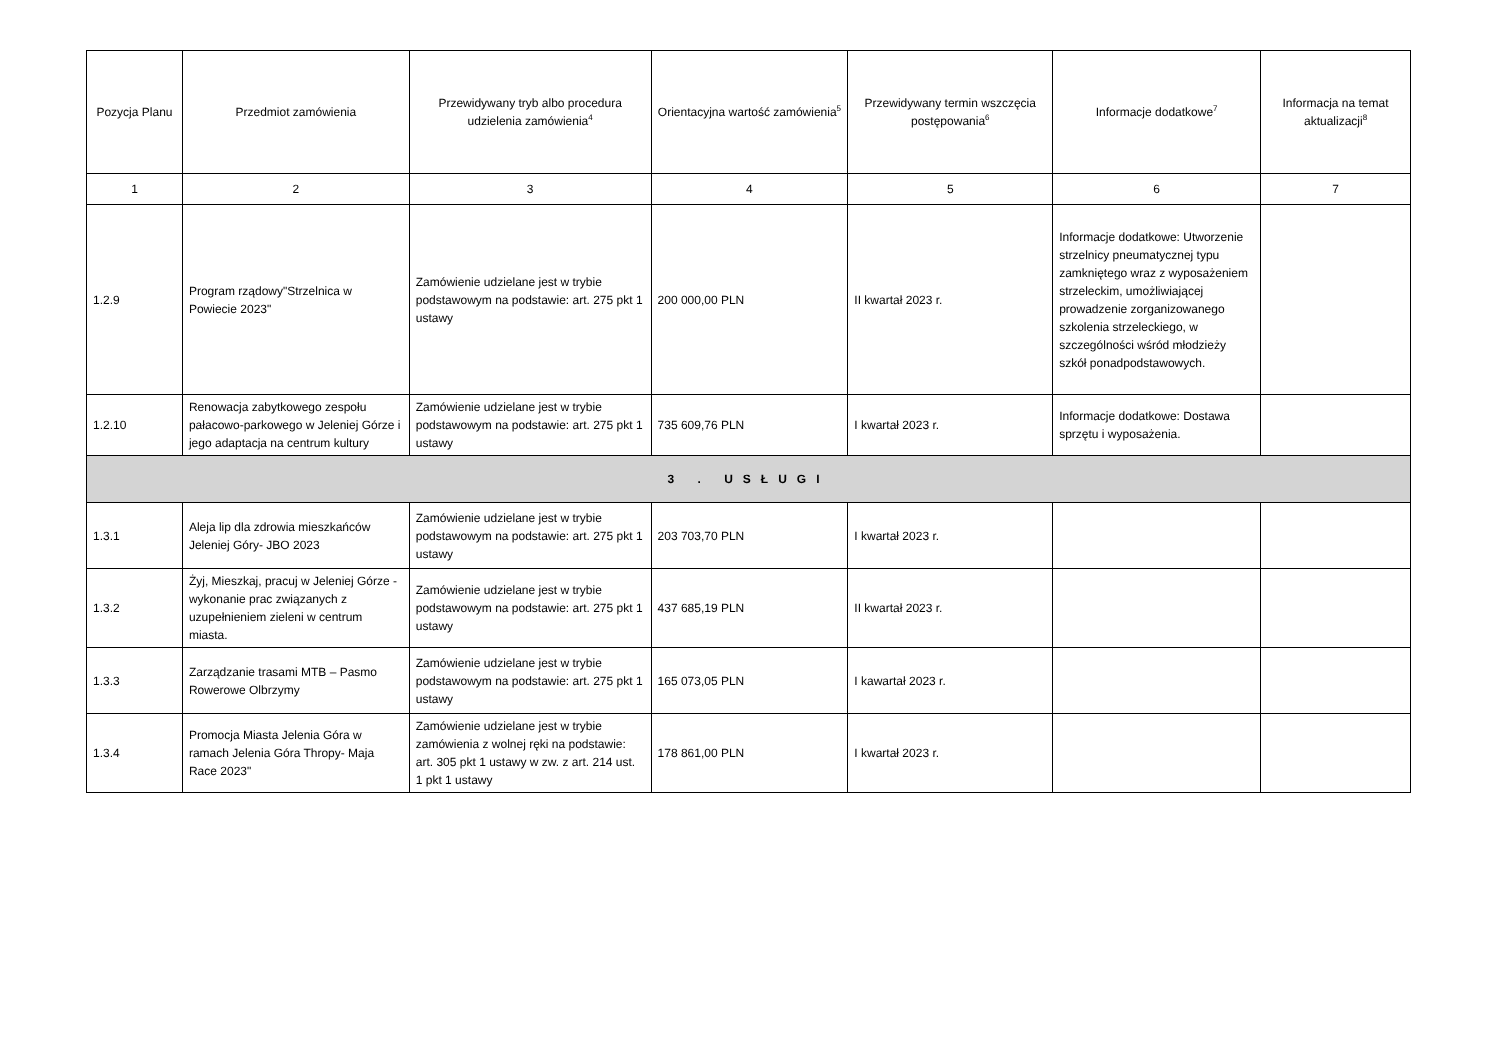| Pozycja Planu | Przedmiot zamówienia | Przewidywany tryb albo procedura udzielenia zamówienia<sup>4</sup> | Orientacyjna wartość zamówienia<sup>5</sup> | Przewidywany termin wszczęcia postępowania<sup>6</sup> | Informacje dodatkowe<sup>7</sup> | Informacja na temat aktualizacji<sup>8</sup> |
| --- | --- | --- | --- | --- | --- | --- |
| 1 | 2 | 3 | 4 | 5 | 6 | 7 |
| 1.2.9 | Program rządowy"Strzelnica w Powiecie 2023" | Zamówienie udzielane jest w trybie podstawowym na podstawie: art. 275 pkt 1 ustawy | 200 000,00 PLN | II kwartał 2023 r. | Informacje dodatkowe: Utworzenie strzelnicy pneumatycznej typu zamkniętego wraz z wyposażeniem strzeleckim, umożliwiającej prowadzenie zorganizowanego szkolenia strzeleckiego, w szczególności wśród młodzieży szkół ponadpodstawowych. | |
| 1.2.10 | Renowacja zabytkowego zespołu pałacowo-parkowego w Jeleniej Górze i jego adaptacja na centrum kultury | Zamówienie udzielane jest w trybie podstawowym na podstawie: art. 275 pkt 1 ustawy | 735 609,76 PLN | I kwartał 2023 r. | Informacje dodatkowe: Dostawa sprzętu i wyposażenia. | |
| 3 . USŁUGI | | | | | | |
| 1.3.1 | Aleja lip dla zdrowia mieszkańców Jeleniej Góry- JBO 2023 | Zamówienie udzielane jest w trybie podstawowym na podstawie: art. 275 pkt 1 ustawy | 203 703,70 PLN | I kwartał 2023 r. | | |
| 1.3.2 | Żyj, Mieszkaj, pracuj w Jeleniej Górze - wykonanie prac związanych z uzupełnieniem zieleni w centrum miasta. | Zamówienie udzielane jest w trybie podstawowym na podstawie: art. 275 pkt 1 ustawy | 437 685,19 PLN | II kwartał 2023 r. | | |
| 1.3.3 | Zarządzanie trasami MTB – Pasmo Rowerowe Olbrzymy | Zamówienie udzielane jest w trybie podstawowym na podstawie: art. 275 pkt 1 ustawy | 165 073,05 PLN | I kawartał 2023 r. | | |
| 1.3.4 | Promocja Miasta Jelenia Góra w ramach Jelenia Góra Thropy- Maja Race 2023" | Zamówienie udzielane jest w trybie zamówienia z wolnej ręki na podstawie: art. 305 pkt 1 ustawy w zw. z art. 214 ust. 1 pkt 1 ustawy | 178 861,00 PLN | I kwartał 2023 r. | | |